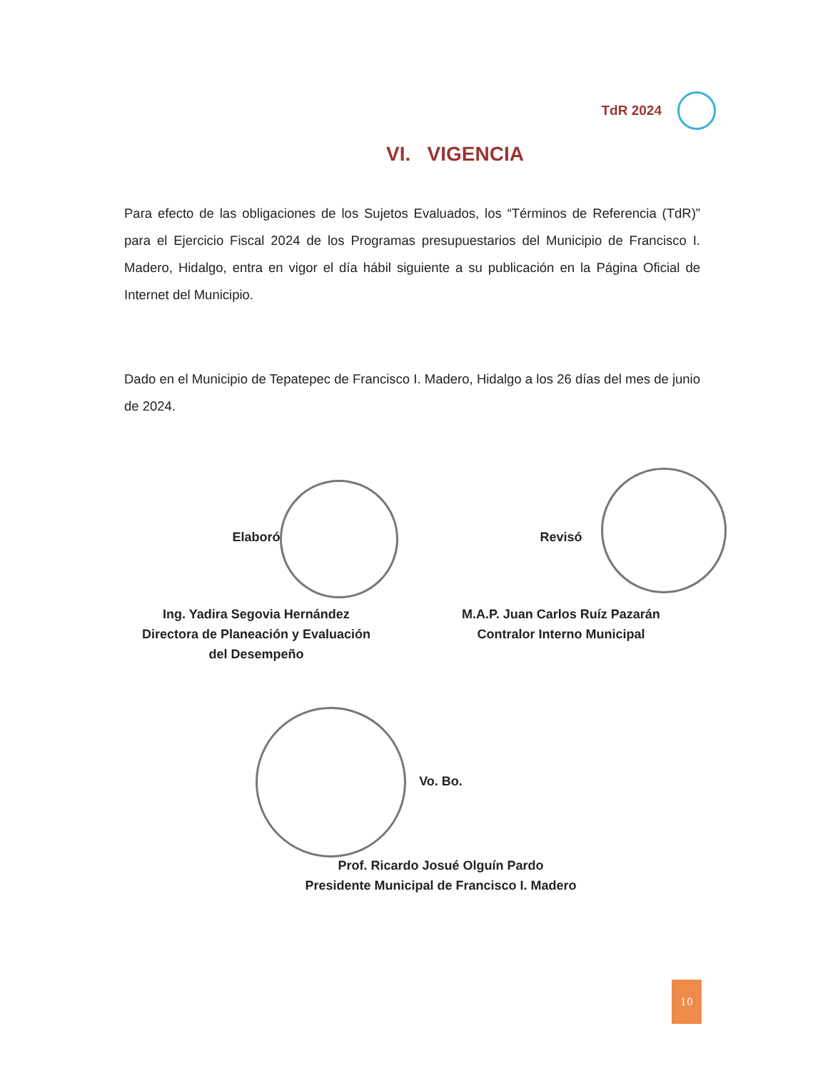TdR 2024
VI. VIGENCIA
Para efecto de las obligaciones de los Sujetos Evaluados, los “Términos de Referencia (TdR)” para el Ejercicio Fiscal 2024 de los Programas presupuestarios del Municipio de Francisco I. Madero, Hidalgo, entra en vigor el día hábil siguiente a su publicación en la Página Oficial de Internet del Municipio.
Dado en el Municipio de Tepatepec de Francisco I. Madero, Hidalgo a los 26 días del mes de junio de 2024.
Elaboró
Ing. Yadira Segovia Hernández
Directora de Planeación y Evaluación
del Desempeño
Revisó
M.A.P. Juan Carlos Ruíz Pazarán
Contralor Interno Municipal
Vo. Bo.
Prof. Ricardo Josué Olguín Pardo
Presidente Municipal de Francisco I. Madero
10